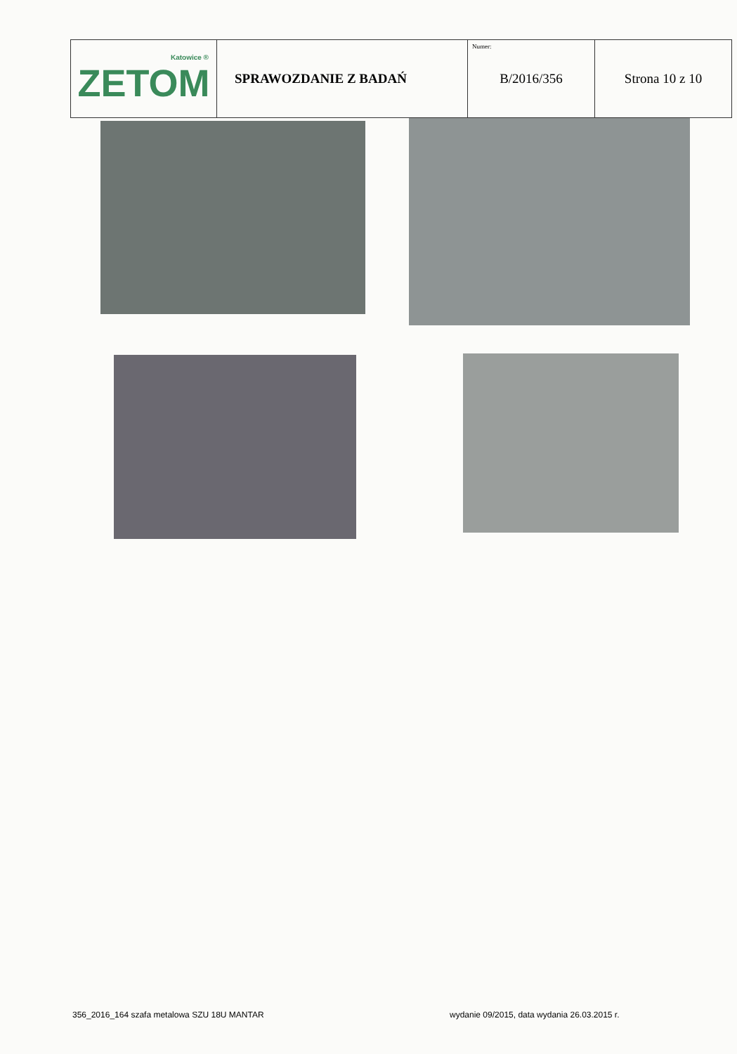| Katowice ® ZETOM | SPRAWOZDANIE Z BADAŃ | Numer: B/2016/356 | Strona 10 z 10 |
356_2016_164 szafa metalowa SZU 18U MANTAR
wydanie 09/2015, data wydania 26.03.2015 r.